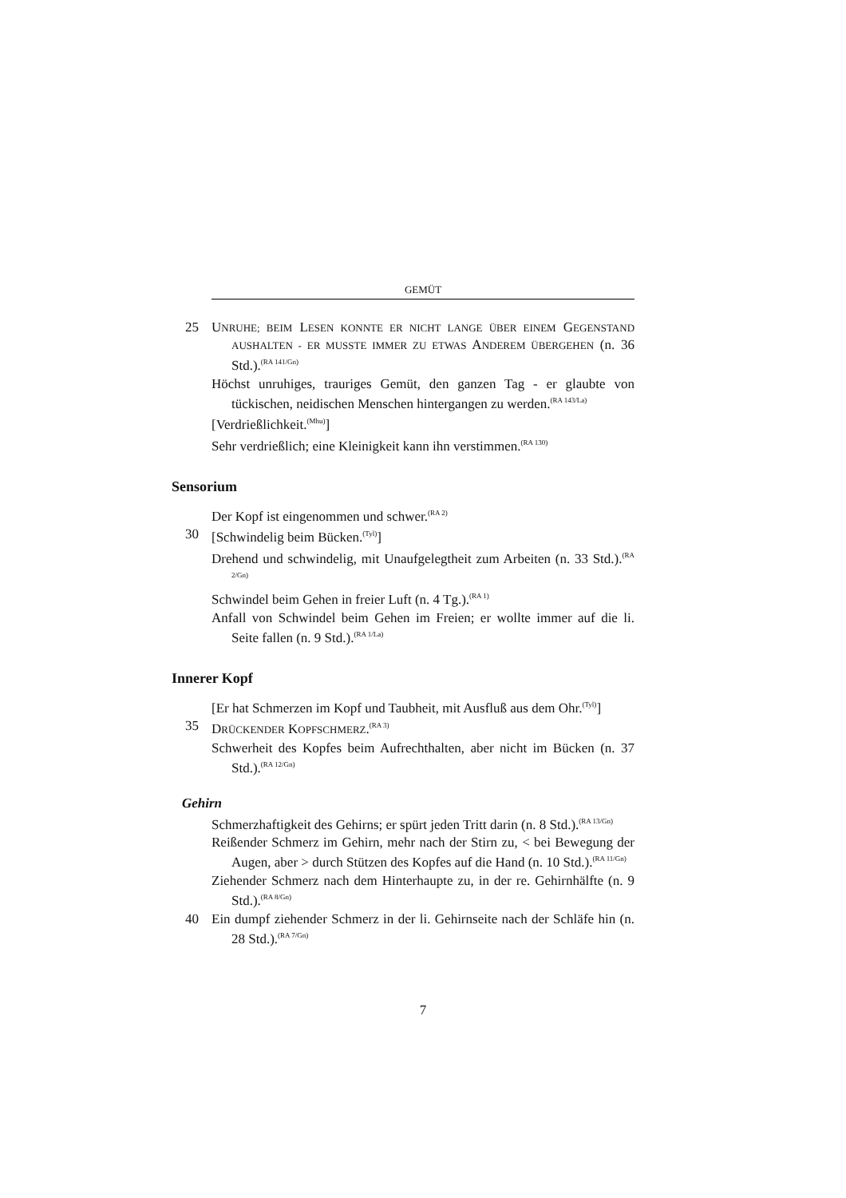GEMÜT
25 UNRUHE; BEIM LESEN KONNTE ER NICHT LANGE ÜBER EINEM GEGENSTAND AUSHALTEN - ER MUSSTE IMMER ZU ETWAS ANDEREM ÜBERGEHEN (n. 36 Std.).<sup>(RA 141/Gn)</sup>
Höchst unruhiges, trauriges Gemüt, den ganzen Tag - er glaubte von tückischen, neidischen Menschen hintergangen zu werden.<sup>(RA 143/La)</sup>
[Verdrießlichkeit.<sup>(Mhu)</sup>]
Sehr verdrießlich; eine Kleinigkeit kann ihn verstimmen.<sup>(RA 130)</sup>
Sensorium
Der Kopf ist eingenommen und schwer.<sup>(RA 2)</sup>
30 [Schwindelig beim Bücken.<sup>(Tyl)</sup>]
Drehend und schwindelig, mit Unaufgelegtheit zum Arbeiten (n. 33 Std.).<sup>(RA 2/Gn)</sup>
Schwindel beim Gehen in freier Luft (n. 4 Tg.).<sup>(RA 1)</sup>
Anfall von Schwindel beim Gehen im Freien; er wollte immer auf die li. Seite fallen (n. 9 Std.).<sup>(RA 1/La)</sup>
Innerer Kopf
[Er hat Schmerzen im Kopf und Taubheit, mit Ausfluß aus dem Ohr.<sup>(Tyl)</sup>]
35 DRÜCKENDER KOPFSCHMERZ.<sup>(RA 3)</sup>
Schwerheit des Kopfes beim Aufrechthalten, aber nicht im Bücken (n. 37 Std.).<sup>(RA 12/Gn)</sup>
Gehirn
Schmerzhaftigkeit des Gehirns; er spürt jeden Tritt darin (n. 8 Std.).<sup>(RA 13/Gn)</sup>
Reißender Schmerz im Gehirn, mehr nach der Stirn zu, < bei Bewegung der Augen, aber > durch Stützen des Kopfes auf die Hand (n. 10 Std.).<sup>(RA 11/Gn)</sup>
Ziehender Schmerz nach dem Hinterhaupte zu, in der re. Gehirnhälfte (n. 9 Std.).<sup>(RA 8/Gn)</sup>
40 Ein dumpf ziehender Schmerz in der li. Gehirnseite nach der Schläfe hin (n. 28 Std.).<sup>(RA 7/Gn)</sup>
7